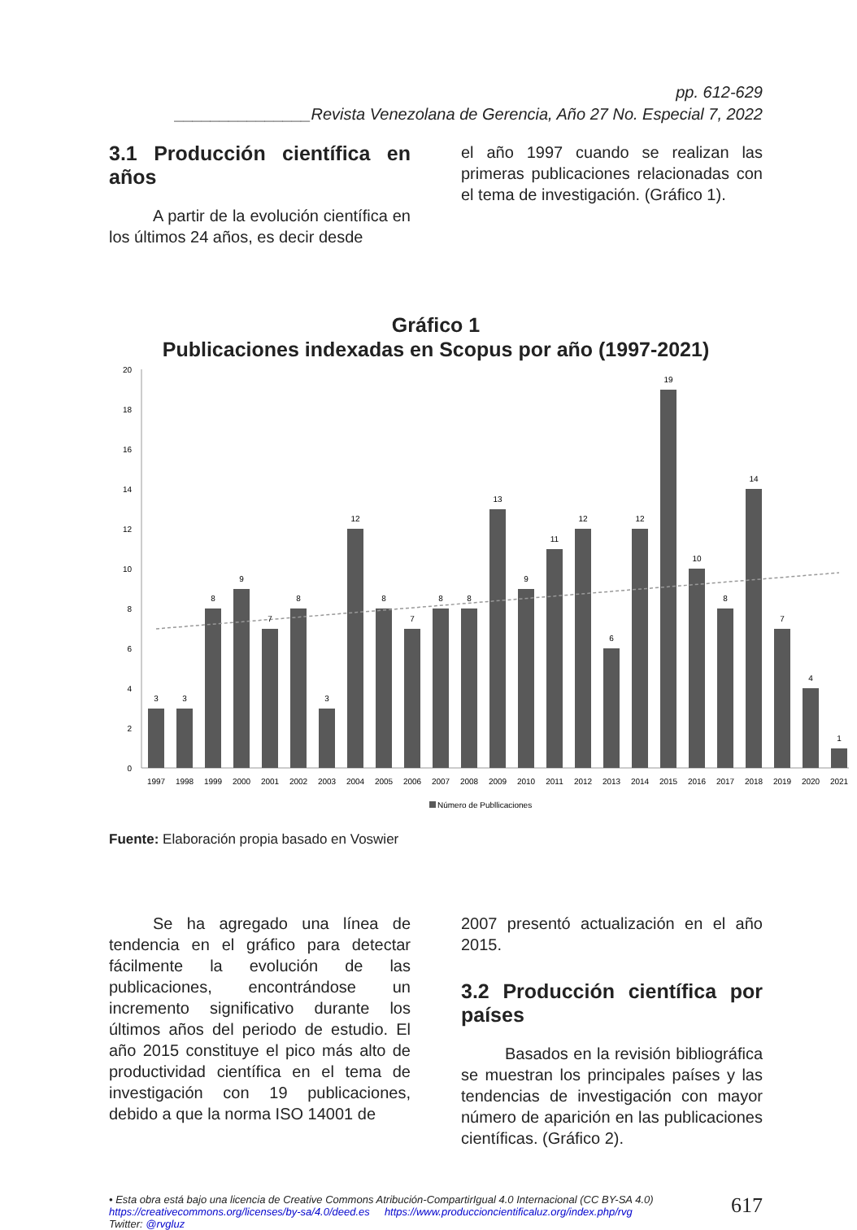pp. 612-629
_______________Revista Venezolana de Gerencia, Año 27 No. Especial 7, 2022
3.1 Producción científica en años
A partir de la evolución científica en los últimos 24 años, es decir desde
el año 1997 cuando se realizan las primeras publicaciones relacionadas con el tema de investigación. (Gráfico 1).
Gráfico 1
Publicaciones indexadas en Scopus por año (1997-2021)
0
2
4
6
8
10
12
14
16
18
20
3
3
8
9
7
8
3
12
8
7
8
8
13
9
11
12
6
12
19
10
8
14
7
4
1
1997
1998
1999
2000
2001
2002
2003
2004
2005
2006
2007
2008
2009
2010
2011
2012
2013
2014
2015
2016
2017
2018
2019
2020
2021
Número de Publlicaciones
Fuente: Elaboración propia basado en Voswier
Se ha agregado una línea de tendencia en el gráfico para detectar fácilmente la evolución de las publicaciones, encontrándose un incremento significativo durante los últimos años del periodo de estudio. El año 2015 constituye el pico más alto de productividad científica en el tema de investigación con 19 publicaciones, debido a que la norma ISO 14001 de
2007 presentó actualización en el año 2015.
3.2 Producción científica por países
Basados en la revisión bibliográfica se muestran los principales países y las tendencias de investigación con mayor número de aparición en las publicaciones científicas. (Gráfico 2).
• Esta obra está bajo una licencia de Creative Commons Atribución-CompartirIgual 4.0 Internacional (CC BY-SA 4.0)
https://creativecommons.org/licenses/by-sa/4.0/deed.es https://www.produccioncientificaluz.org/index.php/rvg
Twitter: @rvgluz
617